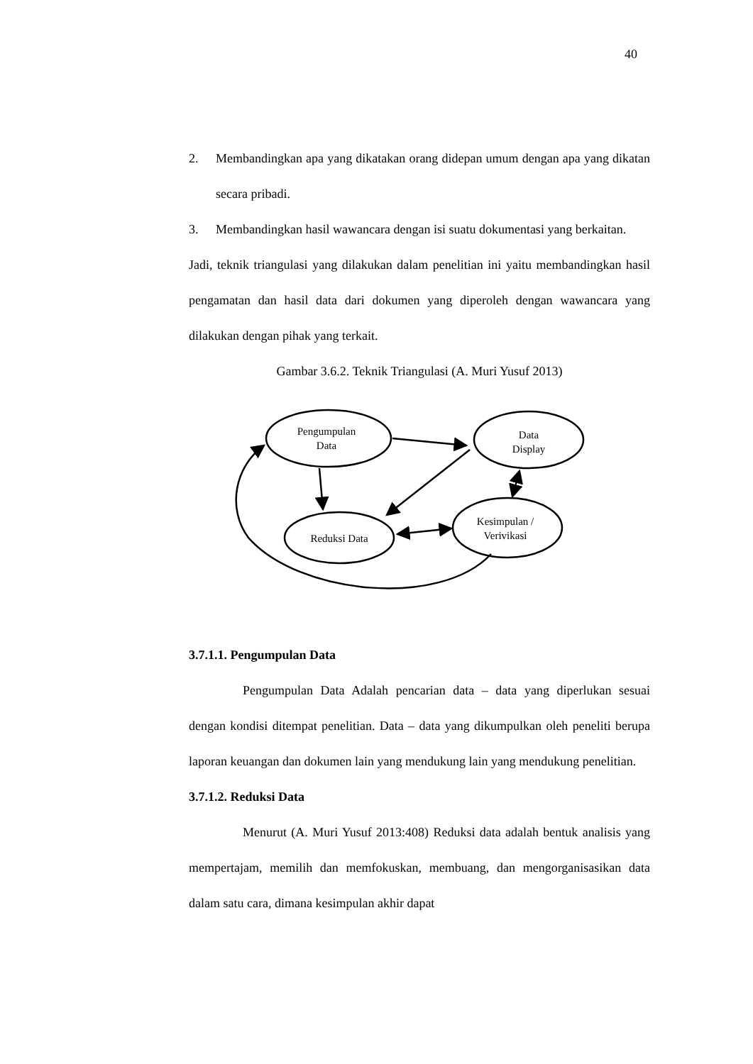40
2. Membandingkan apa yang dikatakan orang didepan umum dengan apa yang dikatan secara pribadi.
3. Membandingkan hasil wawancara dengan isi suatu dokumentasi yang berkaitan.
Jadi, teknik triangulasi yang dilakukan dalam penelitian ini yaitu membandingkan hasil pengamatan dan hasil data dari dokumen yang diperoleh dengan wawancara yang dilakukan dengan pihak yang terkait.
Gambar 3.6.2. Teknik Triangulasi (A. Muri Yusuf 2013)
Pengumpulan
Data
Data
Display
Reduksi Data
Kesimpulan /
Verivikasi
3.7.1.1. Pengumpulan Data
Pengumpulan Data Adalah pencarian data – data yang diperlukan sesuai dengan kondisi ditempat penelitian. Data – data yang dikumpulkan oleh peneliti berupa laporan keuangan dan dokumen lain yang mendukung lain yang mendukung penelitian.
3.7.1.2. Reduksi Data
Menurut (A. Muri Yusuf 2013:408) Reduksi data adalah bentuk analisis yang mempertajam, memilih dan memfokuskan, membuang, dan mengorganisasikan data dalam satu cara, dimana kesimpulan akhir dapat